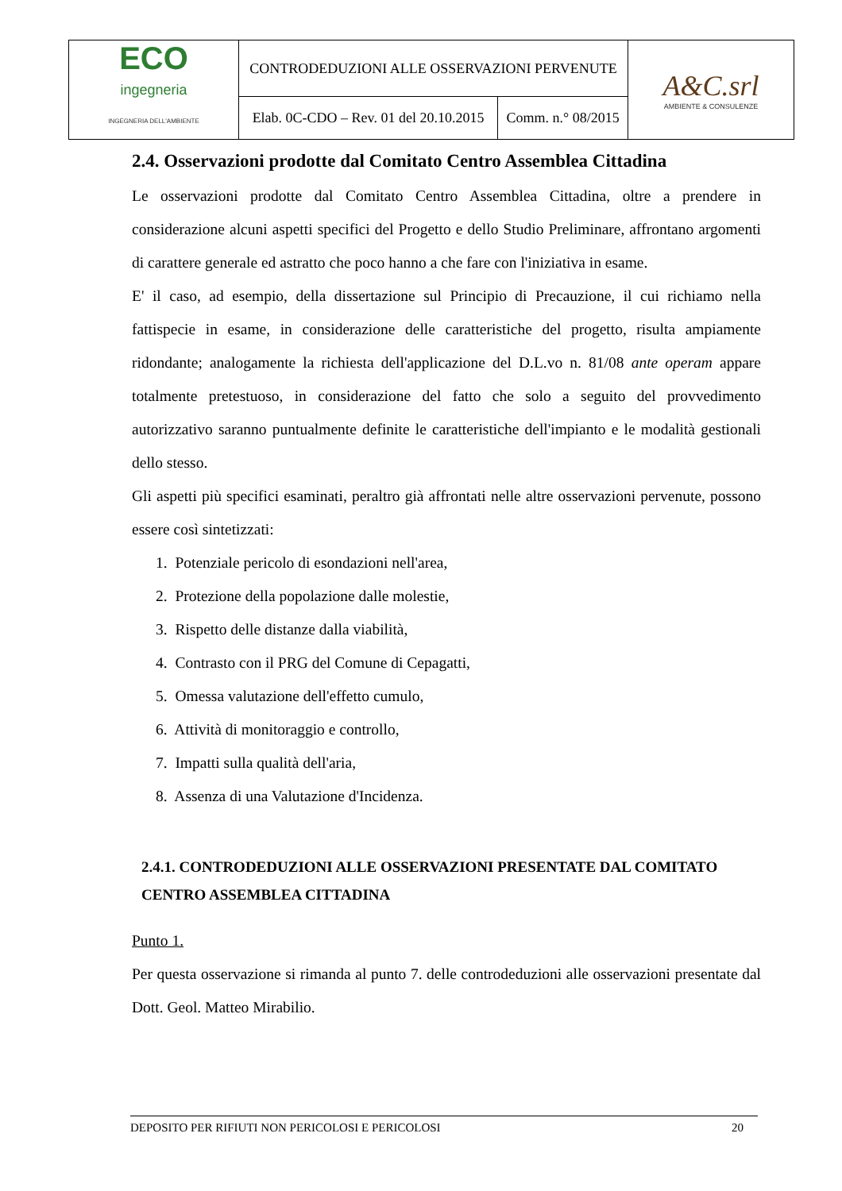| ECO ingegneria INGEGNERIA DELL'AMBIENTE | CONTRODEDUZIONI ALLE OSSERVAZIONI PERVENUTE | | A&C.srl AMBIENTE & CONSULENZE |
| | Elab. 0C-CDO – Rev. 01 del 20.10.2015 | Comm. n.° 08/2015 | |
2.4. Osservazioni prodotte dal Comitato Centro Assemblea Cittadina
Le osservazioni prodotte dal Comitato Centro Assemblea Cittadina, oltre a prendere in considerazione alcuni aspetti specifici del Progetto e dello Studio Preliminare, affrontano argomenti di carattere generale ed astratto che poco hanno a che fare con l'iniziativa in esame.
E' il caso, ad esempio, della dissertazione sul Principio di Precauzione, il cui richiamo nella fattispecie in esame, in considerazione delle caratteristiche del progetto, risulta ampiamente ridondante; analogamente la richiesta dell'applicazione del D.L.vo n. 81/08 ante operam appare totalmente pretestuoso, in considerazione del fatto che solo a seguito del provvedimento autorizzativo saranno puntualmente definite le caratteristiche dell'impianto e le modalità gestionali dello stesso.
Gli aspetti più specifici esaminati, peraltro già affrontati nelle altre osservazioni pervenute, possono essere così sintetizzati:
1. Potenziale pericolo di esondazioni nell'area,
2. Protezione della popolazione dalle molestie,
3. Rispetto delle distanze dalla viabilità,
4. Contrasto con il PRG del Comune di Cepagatti,
5. Omessa valutazione dell'effetto cumulo,
6. Attività di monitoraggio e controllo,
7. Impatti sulla qualità dell'aria,
8. Assenza di una Valutazione d'Incidenza.
2.4.1. CONTRODEDUZIONI ALLE OSSERVAZIONI PRESENTATE DAL COMITATO CENTRO ASSEMBLEA CITTADINA
Punto 1.
Per questa osservazione si rimanda al punto 7. delle controdeduzioni alle osservazioni presentate dal Dott. Geol. Matteo Mirabilio.
DEPOSITO PER RIFIUTI NON PERICOLOSI E PERICOLOSI 20